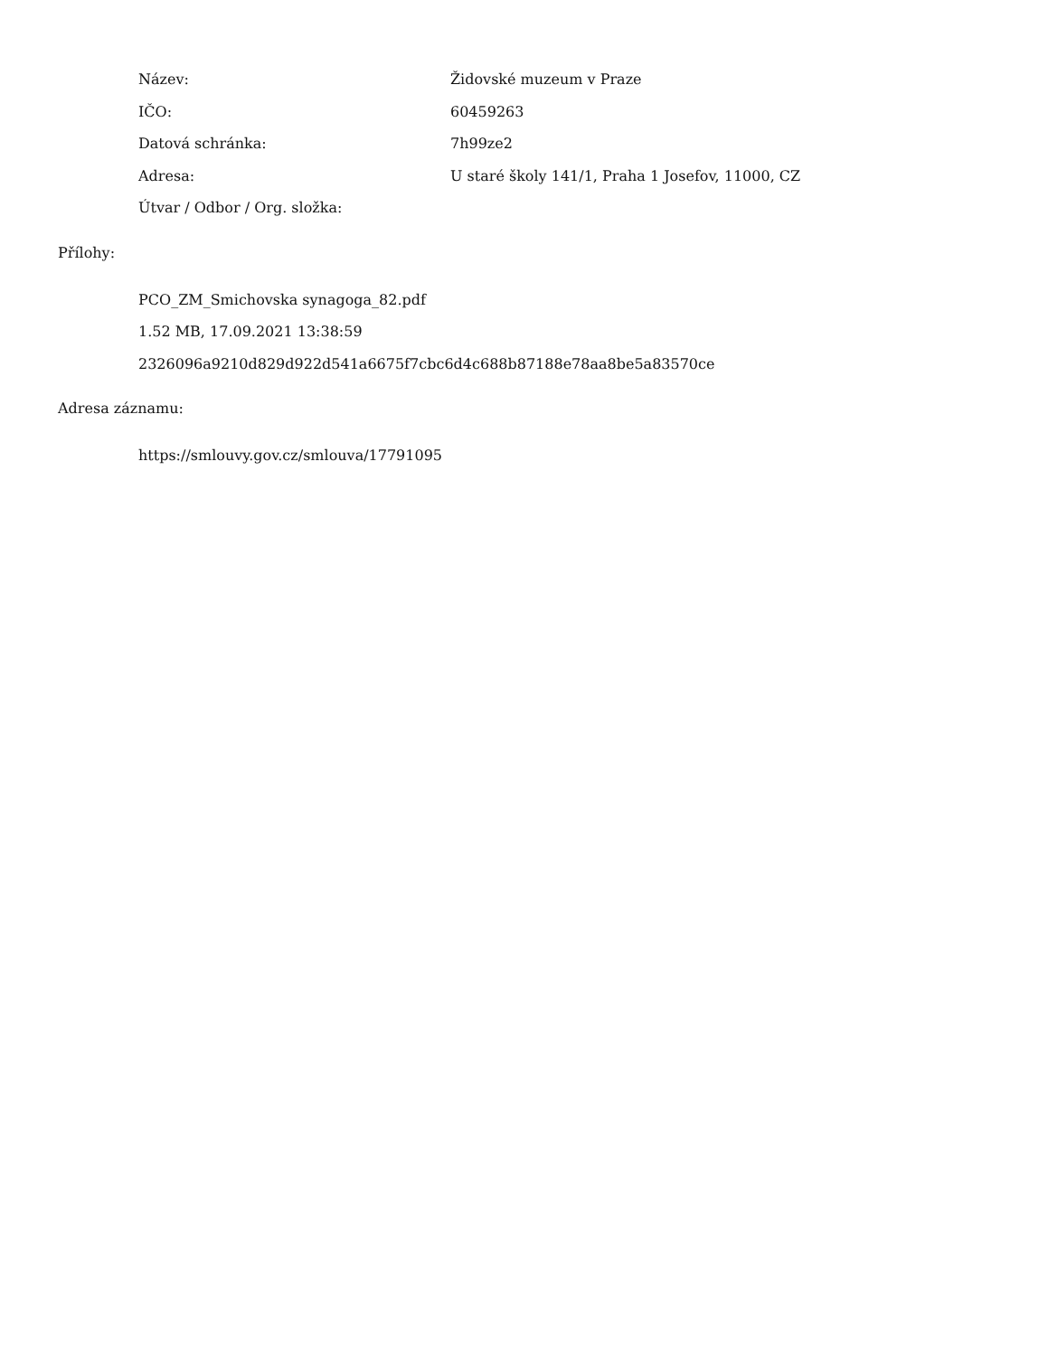| Název: | Židovské muzeum v Praze |
| IČO: | 60459263 |
| Datová schránka: | 7h99ze2 |
| Adresa: | U staré školy 141/1, Praha 1 Josefov, 11000, CZ |
| Útvar / Odbor / Org. složka: | |
Přílohy:
PCO_ZM_Smichovska synagoga_82.pdf
1.52 MB, 17.09.2021 13:38:59
2326096a9210d829d922d541a6675f7cbc6d4c688b87188e78aa8be5a83570ce
Adresa záznamu:
https://smlouvy.gov.cz/smlouva/17791095